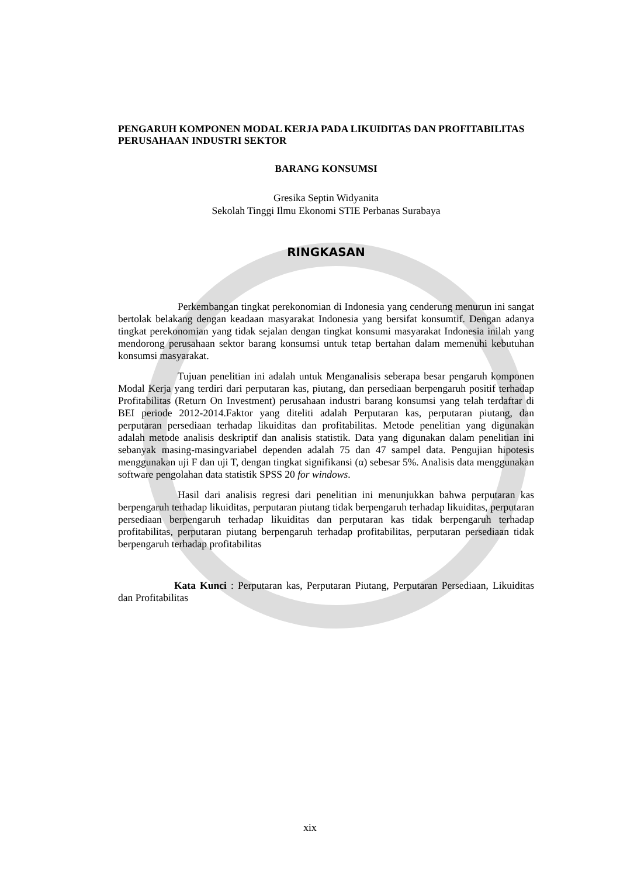PENGARUH KOMPONEN MODAL KERJA PADA LIKUIDITAS DAN PROFITABILITAS PERUSAHAAN INDUSTRI SEKTOR
BARANG KONSUMSI
Gresika Septin Widyanita
Sekolah Tinggi Ilmu Ekonomi STIE Perbanas Surabaya
RINGKASAN
Perkembangan tingkat perekonomian di Indonesia yang cenderung menurun ini sangat bertolak belakang dengan keadaan masyarakat Indonesia yang bersifat konsumtif. Dengan adanya tingkat perekonomian yang tidak sejalan dengan tingkat konsumi masyarakat Indonesia inilah yang mendorong perusahaan sektor barang konsumsi untuk tetap bertahan dalam memenuhi kebutuhan konsumsi masyarakat.
Tujuan penelitian ini adalah untuk Menganalisis seberapa besar pengaruh komponen Modal Kerja yang terdiri dari perputaran kas, piutang, dan persediaan berpengaruh positif terhadap Profitabilitas (Return On Investment) perusahaan industri barang konsumsi yang telah terdaftar di BEI periode 2012-2014.Faktor yang diteliti adalah Perputaran kas, perputaran piutang, dan perputaran persediaan terhadap likuiditas dan profitabilitas. Metode penelitian yang digunakan adalah metode analisis deskriptif dan analisis statistik. Data yang digunakan dalam penelitian ini sebanyak masing-masingvariabel dependen adalah 75 dan 47 sampel data. Pengujian hipotesis menggunakan uji F dan uji T, dengan tingkat signifikansi (α) sebesar 5%. Analisis data menggunakan software pengolahan data statistik SPSS 20 for windows.
Hasil dari analisis regresi dari penelitian ini menunjukkan bahwa perputaran kas berpengaruh terhadap likuiditas, perputaran piutang tidak berpengaruh terhadap likuiditas, perputaran persediaan berpengaruh terhadap likuiditas dan perputaran kas tidak berpengaruh terhadap profitabilitas, perputaran piutang berpengaruh terhadap profitabilitas, perputaran persediaan tidak berpengaruh terhadap profitabilitas
Kata Kunci : Perputaran kas, Perputaran Piutang, Perputaran Persediaan, Likuiditas dan Profitabilitas
xix